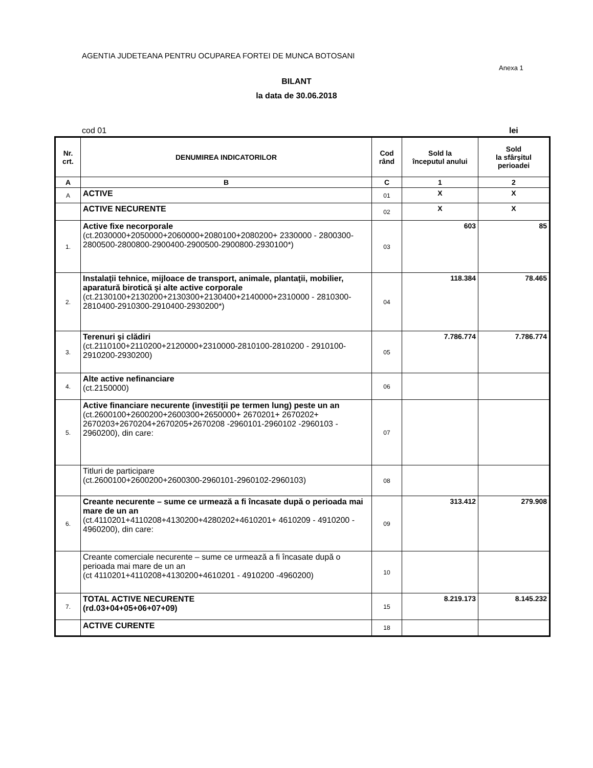AGENTIA JUDETEANA PENTRU OCUPAREA FORTEI DE MUNCA BOTOSANI
Anexa 1
BILANT
la data de 30.06.2018
cod 01 lei
| Nr. crt. | DENUMIREA INDICATORILOR | Cod rând | Sold la începutul anului | Sold la sfârşitul perioadei |
| --- | --- | --- | --- | --- |
| A | B | C | 1 | 2 |
| A | ACTIVE | 01 | X | X |
| | ACTIVE NECURENTE | 02 | X | X |
| 1. | Active fixe necorporale (ct.2030000+2050000+2060000+2080100+2080200+ 2330000 - 2800300-2800500-2800800-2900400-2900500-2900800-2930100*) | 03 | 603 | 85 |
| 2. | Instalaţii tehnice, mijloace de transport, animale, plantaţii, mobilier, aparatură birotică şi alte active corporale (ct.2130100+2130200+2130300+2130400+2140000+2310000 - 2810300-2810400-2910300-2910400-2930200*) | 04 | 118.384 | 78.465 |
| 3. | Terenuri şi clădiri (ct.2110100+2110200+2120000+2310000-2810100-2810200 - 2910100-2910200-2930200) | 05 | 7.786.774 | 7.786.774 |
| 4. | Alte active nefinanciare (ct.2150000) | 06 | | |
| 5. | Active financiare necurente (investiţii pe termen lung) peste un an (ct.2600100+2600200+2600300+2650000+ 2670201+ 2670202+ 2670203+2670204+2670205+2670208 -2960101-2960102 -2960103 - 2960200), din care: | 07 | | |
| | Titluri de participare (ct.2600100+2600200+2600300-2960101-2960102-2960103) | 08 | | |
| 6. | Creante necurente – sume ce urmează a fi încasate după o perioada mai mare de un an (ct.4110201+4110208+4130200+4280202+4610201+ 4610209 - 4910200 - 4960200), din care: | 09 | 313.412 | 279.908 |
| | Creante comerciale necurente – sume ce urmează a fi încasate după o perioada mai mare de un an (ct 4110201+4110208+4130200+4610201 - 4910200 -4960200) | 10 | | |
| 7. | TOTAL ACTIVE NECURENTE (rd.03+04+05+06+07+09) | 15 | 8.219.173 | 8.145.232 |
| | ACTIVE CURENTE | 18 | | |